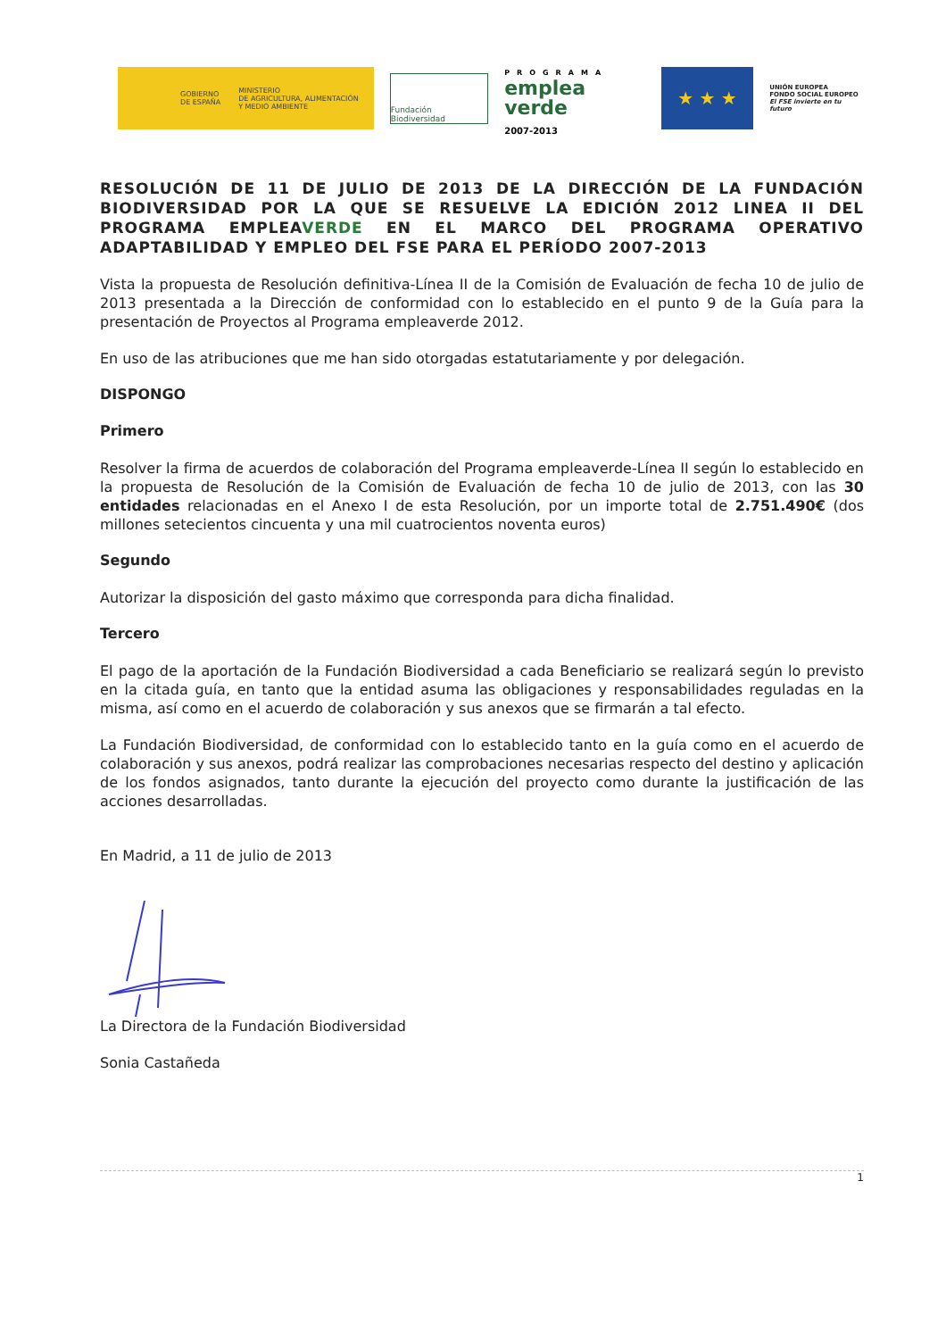GOBIERNO
DE ESPAÑA MINISTERIO
DE AGRICULTURA, ALIMENTACIÓN
Y MEDIO AMBIENTE
Fundación Biodiversidad
PROGRAMA
emplea
verde
2007-2013
★ ★ ★
UNIÓN EUROPEA
FONDO SOCIAL EUROPEO
El FSE invierte en tu futuro
RESOLUCIÓN DE 11 DE JULIO DE 2013 DE LA DIRECCIÓN DE LA FUNDACIÓN BIODIVERSIDAD POR LA QUE SE RESUELVE LA EDICIÓN 2012 LINEA II DEL PROGRAMA EMPLEAVERDE EN EL MARCO DEL PROGRAMA OPERATIVO ADAPTABILIDAD Y EMPLEO DEL FSE PARA EL PERÍODO 2007-2013
Vista la propuesta de Resolución definitiva-Línea II de la Comisión de Evaluación de fecha 10 de julio de 2013 presentada a la Dirección de conformidad con lo establecido en el punto 9 de la Guía para la presentación de Proyectos al Programa empleaverde 2012.
En uso de las atribuciones que me han sido otorgadas estatutariamente y por delegación.
DISPONGO
Primero
Resolver la firma de acuerdos de colaboración del Programa empleaverde-Línea II según lo establecido en la propuesta de Resolución de la Comisión de Evaluación de fecha 10 de julio de 2013, con las 30 entidades relacionadas en el Anexo I de esta Resolución, por un importe total de 2.751.490€ (dos millones setecientos cincuenta y una mil cuatrocientos noventa euros)
Segundo
Autorizar la disposición del gasto máximo que corresponda para dicha finalidad.
Tercero
El pago de la aportación de la Fundación Biodiversidad a cada Beneficiario se realizará según lo previsto en la citada guía, en tanto que la entidad asuma las obligaciones y responsabilidades reguladas en la misma, así como en el acuerdo de colaboración y sus anexos que se firmarán a tal efecto.
La Fundación Biodiversidad, de conformidad con lo establecido tanto en la guía como en el acuerdo de colaboración y sus anexos, podrá realizar las comprobaciones necesarias respecto del destino y aplicación de los fondos asignados, tanto durante la ejecución del proyecto como durante la justificación de las acciones desarrolladas.
En Madrid, a 11 de julio de 2013
La Directora de la Fundación Biodiversidad
Sonia Castañeda
1